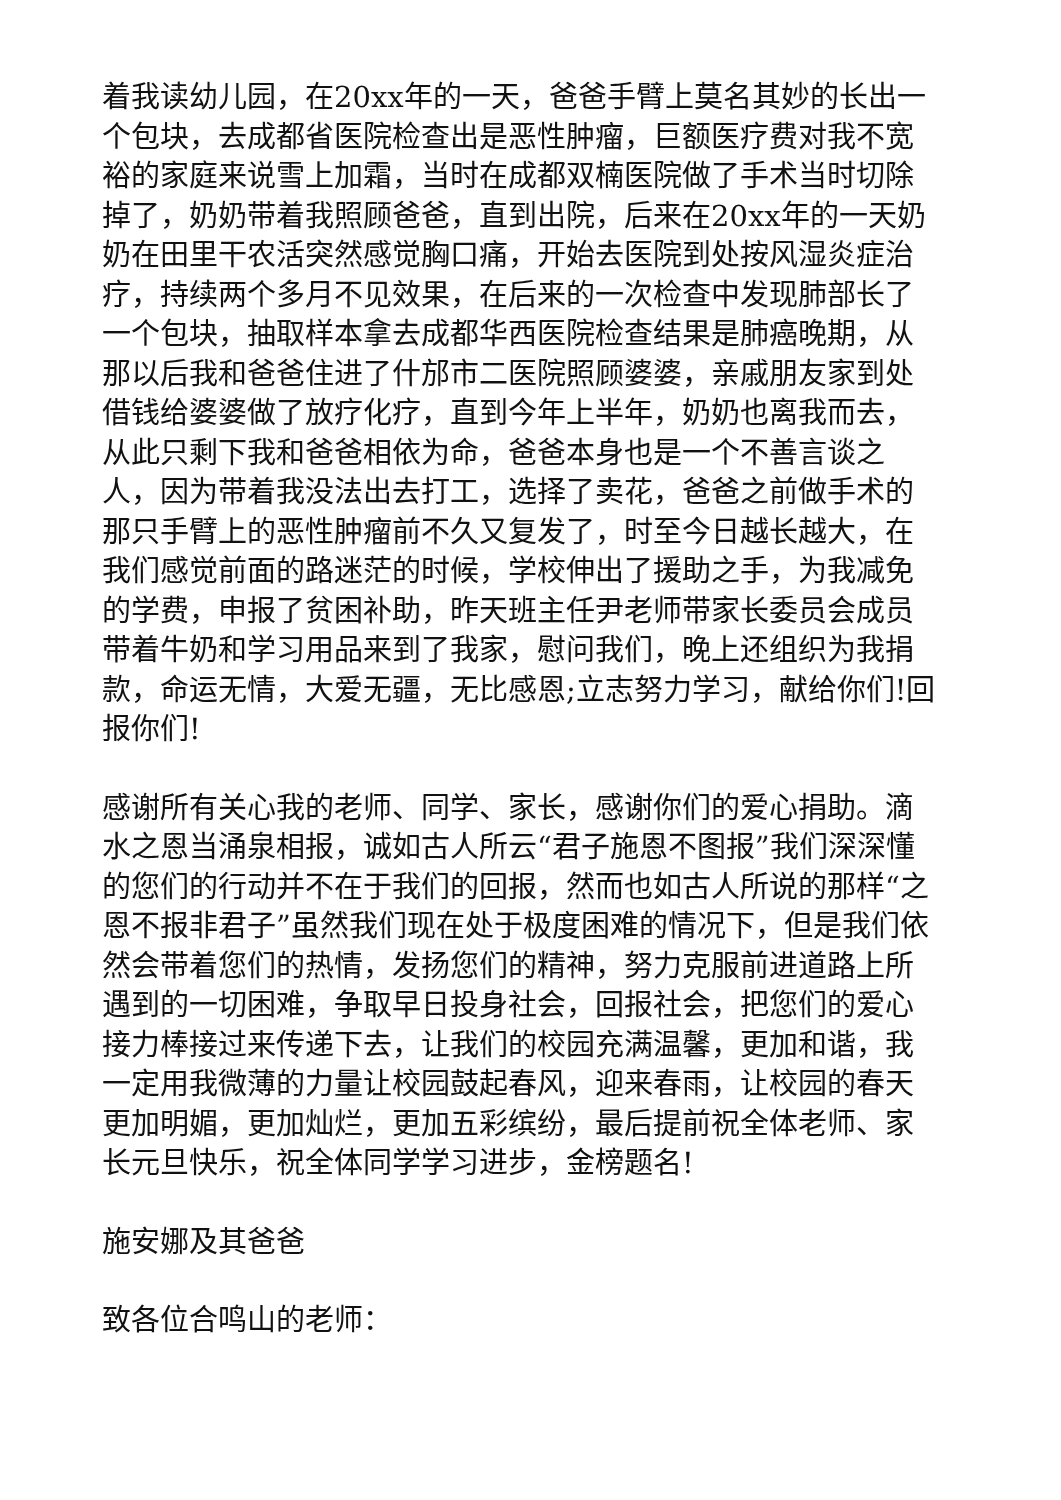着我读幼儿园，在20xx年的一天，爸爸手臂上莫名其妙的长出一个包块，去成都省医院检查出是恶性肿瘤，巨额医疗费对我不宽裕的家庭来说雪上加霜，当时在成都双楠医院做了手术当时切除掉了，奶奶带着我照顾爸爸，直到出院，后来在20xx年的一天奶奶在田里干农活突然感觉胸口痛，开始去医院到处按风湿炎症治疗，持续两个多月不见效果，在后来的一次检查中发现肺部长了一个包块，抽取样本拿去成都华西医院检查结果是肺癌晚期，从那以后我和爸爸住进了什邡市二医院照顾婆婆，亲戚朋友家到处借钱给婆婆做了放疗化疗，直到今年上半年，奶奶也离我而去，从此只剩下我和爸爸相依为命，爸爸本身也是一个不善言谈之人，因为带着我没法出去打工，选择了卖花，爸爸之前做手术的那只手臂上的恶性肿瘤前不久又复发了，时至今日越长越大，在我们感觉前面的路迷茫的时候，学校伸出了援助之手，为我减免的学费，申报了贫困补助，昨天班主任尹老师带家长委员会成员带着牛奶和学习用品来到了我家，慰问我们，晚上还组织为我捐款，命运无情，大爱无疆，无比感恩;立志努力学习，献给你们!回报你们!
感谢所有关心我的老师、同学、家长，感谢你们的爱心捐助。滴水之恩当涌泉相报，诚如古人所云“君子施恩不图报”我们深深懂的您们的行动并不在于我们的回报，然而也如古人所说的那样“之恩不报非君子”虽然我们现在处于极度困难的情况下，但是我们依然会带着您们的热情，发扬您们的精神，努力克服前进道路上所遇到的一切困难，争取早日投身社会，回报社会，把您们的爱心接力棒接过来传递下去，让我们的校园充满温馨，更加和谐，我一定用我微薄的力量让校园鼓起春风，迎来春雨，让校园的春天更加明媚，更加灿烂，更加五彩缤纷，最后提前祝全体老师、家长元旦快乐，祝全体同学学习进步，金榜题名!
施安娜及其爸爸
致各位合鸣山的老师：